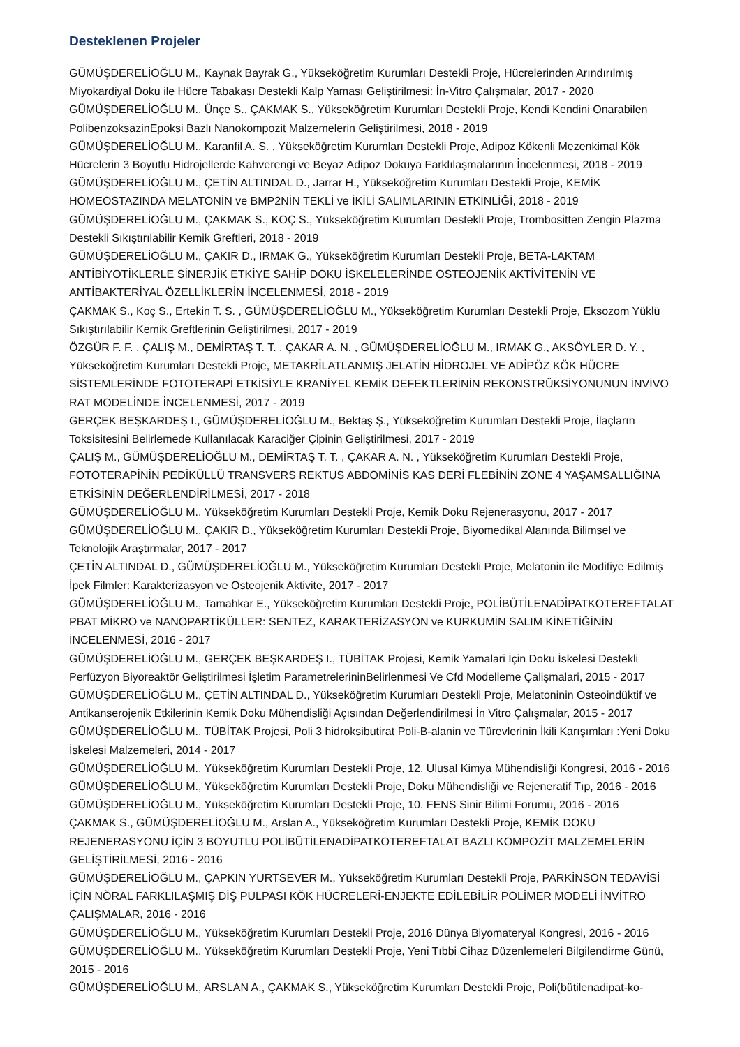Desteklenen Projeler
GÜMÜŞDERELİOĞLU M., Kaynak Bayrak G., Yükseköğretim Kurumları Destekli Proje, Hücrelerinden Arındırılmış Miyokardiyal Doku ile Hücre Tabakası Destekli Kalp Yaması Geliştirilmesi: İn-Vitro Çalışmalar, 2017 - 2020
GÜMÜŞDERELİOĞLU M., Ünçe S., ÇAKMAK S., Yükseköğretim Kurumları Destekli Proje, Kendi Kendini Onarabilen PolibenzoksazinEpoksi Bazlı Nanokompozit Malzemelerin Geliştirilmesi, 2018 - 2019
GÜMÜŞDERELİOĞLU M., Karanfil A. S. , Yükseköğretim Kurumları Destekli Proje, Adipoz Kökenli Mezenkimal Kök Hücrelerin 3 Boyutlu Hidrojellerde Kahverengi ve Beyaz Adipoz Dokuya Farklılaşmalarının İncelenmesi, 2018 - 2019
GÜMÜŞDERELİOĞLU M., ÇETİN ALTINDAL D., Jarrar H., Yükseköğretim Kurumları Destekli Proje, KEMİK HOMEOSTAZINDA MELATONİN ve BMP2NİN TEKLİ ve İKİLİ SALIMLARININ ETKİNLİĞİ, 2018 - 2019
GÜMÜŞDERELİOĞLU M., ÇAKMAK S., KOÇ S., Yükseköğretim Kurumları Destekli Proje, Trombositten Zengin Plazma Destekli Sıkıştırılabilir Kemik Greftleri, 2018 - 2019
GÜMÜŞDERELİOĞLU M., ÇAKIR D., IRMAK G., Yükseköğretim Kurumları Destekli Proje, BETA-LAKTAM ANTİBİYOTİKLERLE SİNERJİK ETKİYE SAHİP DOKU İSKELELERİNDE OSTEOJENİK AKTİVİTENİN VE ANTİBAKTERİYAL ÖZELLİKLERİN İNCELENMESİ, 2018 - 2019
ÇAKMAK S., Koç S., Ertekin T. S. , GÜMÜŞDERELİOĞLU M., Yükseköğretim Kurumları Destekli Proje, Eksozom Yüklü Sıkıştırılabilir Kemik Greftlerinin Geliştirilmesi, 2017 - 2019
ÖZGÜR F. F. , ÇALIŞ M., DEMİRTAŞ T. T. , ÇAKAR A. N. , GÜMÜŞDERELİOĞLU M., IRMAK G., AKSÖYLER D. Y. , Yükseköğretim Kurumları Destekli Proje, METAKRİLATLANMIŞ JELATİN HİDROJEL VE ADİPÖZ KÖK HÜCRE SİSTEMLERİNDE FOTOTERAPİ ETKİSİYLE KRANİYEL KEMİK DEFEKTLERİNİN REKONSTRÜKSİYONUNUN İNVİVO RAT MODELİNDE İNCELENMESİ, 2017 - 2019
GERÇEK BEŞKARDEŞ I., GÜMÜŞDERELİOĞLU M., Bektaş Ş., Yükseköğretim Kurumları Destekli Proje, İlaçların Toksisitesini Belirlemede Kullanılacak Karaciğer Çipinin Geliştirilmesi, 2017 - 2019
ÇALIŞ M., GÜMÜŞDERELİOĞLU M., DEMİRTAŞ T. T. , ÇAKAR A. N. , Yükseköğretim Kurumları Destekli Proje, FOTOTERAPİNİN PEDİKÜLLÜ TRANSVERS REKTUS ABDOMİNİS KAS DERİ FLEBİNİN ZONE 4 YAŞAMSALLIĞINA ETKİSİNİN DEĞERLENDİRİLMESİ, 2017 - 2018
GÜMÜŞDERELİOĞLU M., Yükseköğretim Kurumları Destekli Proje, Kemik Doku Rejenerasyonu, 2017 - 2017
GÜMÜŞDERELİOĞLU M., ÇAKIR D., Yükseköğretim Kurumları Destekli Proje, Biyomedikal Alanında Bilimsel ve Teknolojik Araştırmalar, 2017 - 2017
ÇETİN ALTINDAL D., GÜMÜŞDERELİOĞLU M., Yükseköğretim Kurumları Destekli Proje, Melatonin ile Modifiye Edilmiş İpek Filmler: Karakterizasyon ve Osteojenik Aktivite, 2017 - 2017
GÜMÜŞDERELİOĞLU M., Tamahkar E., Yükseköğretim Kurumları Destekli Proje, POLİBÜTİLENADİPATKOTEREFTALAT PBAT MİKRO ve NANOPARTİKÜLLER: SENTEZ, KARAKTERİZASYON ve KURKUMİN SALIM KİNETİĞİNİN İNCELENMESİ, 2016 - 2017
GÜMÜŞDERELİOĞLU M., GERÇEK BEŞKARDEŞ I., TÜBİTAK Projesi, Kemik Yamalari İçin Doku İskelesi Destekli Perfüzyon Biyoreaktör Geliştirilmesi İşletim ParametrelerininBelirlenmesi Ve Cfd Modelleme Çalişmalari, 2015 - 2017
GÜMÜŞDERELİOĞLU M., ÇETİN ALTINDAL D., Yükseköğretim Kurumları Destekli Proje, Melatoninin Osteoindüktif ve Antikanserojenik Etkilerinin Kemik Doku Mühendisliği Açısından Değerlendirilmesi İn Vitro Çalışmalar, 2015 - 2017
GÜMÜŞDERELİOĞLU M., TÜBİTAK Projesi, Poli 3 hidroksibutirat Poli-B-alanin ve Türevlerinin İkili Karışımları :Yeni Doku İskelesi Malzemeleri, 2014 - 2017
GÜMÜŞDERELİOĞLU M., Yükseköğretim Kurumları Destekli Proje, 12. Ulusal Kimya Mühendisliği Kongresi, 2016 - 2016
GÜMÜŞDERELİOĞLU M., Yükseköğretim Kurumları Destekli Proje, Doku Mühendisliği ve Rejeneratif Tıp, 2016 - 2016
GÜMÜŞDERELİOĞLU M., Yükseköğretim Kurumları Destekli Proje, 10. FENS Sinir Bilimi Forumu, 2016 - 2016
ÇAKMAK S., GÜMÜŞDERELİOĞLU M., Arslan A., Yükseköğretim Kurumları Destekli Proje, KEMİK DOKU REJENERASYONU İÇİN 3 BOYUTLU POLİBÜTİLENADİPATKOTEREFTALAT BAZLI KOMPOZİT MALZEMELERİN GELİŞTİRİLMESİ, 2016 - 2016
GÜMÜŞDERELİOĞLU M., ÇAPKIN YURTSEVER M., Yükseköğretim Kurumları Destekli Proje, PARKİNSON TEDAVİSİ İÇİN NÖRAL FARKLILAŞMIŞ DİŞ PULPASI KÖK HÜCRELERİ-ENJEKTE EDİLEBİLİR POLİMER MODELİ İNVİTRO ÇALIŞMALAR, 2016 - 2016
GÜMÜŞDERELİOĞLU M., Yükseköğretim Kurumları Destekli Proje, 2016 Dünya Biyomateryal Kongresi, 2016 - 2016
GÜMÜŞDERELİOĞLU M., Yükseköğretim Kurumları Destekli Proje, Yeni Tıbbi Cihaz Düzenlemeleri Bilgilendirme Günü, 2015 - 2016
GÜMÜŞDERELİOĞLU M., ARSLAN A., ÇAKMAK S., Yükseköğretim Kurumları Destekli Proje, Poli(bütilenadipat-ko-